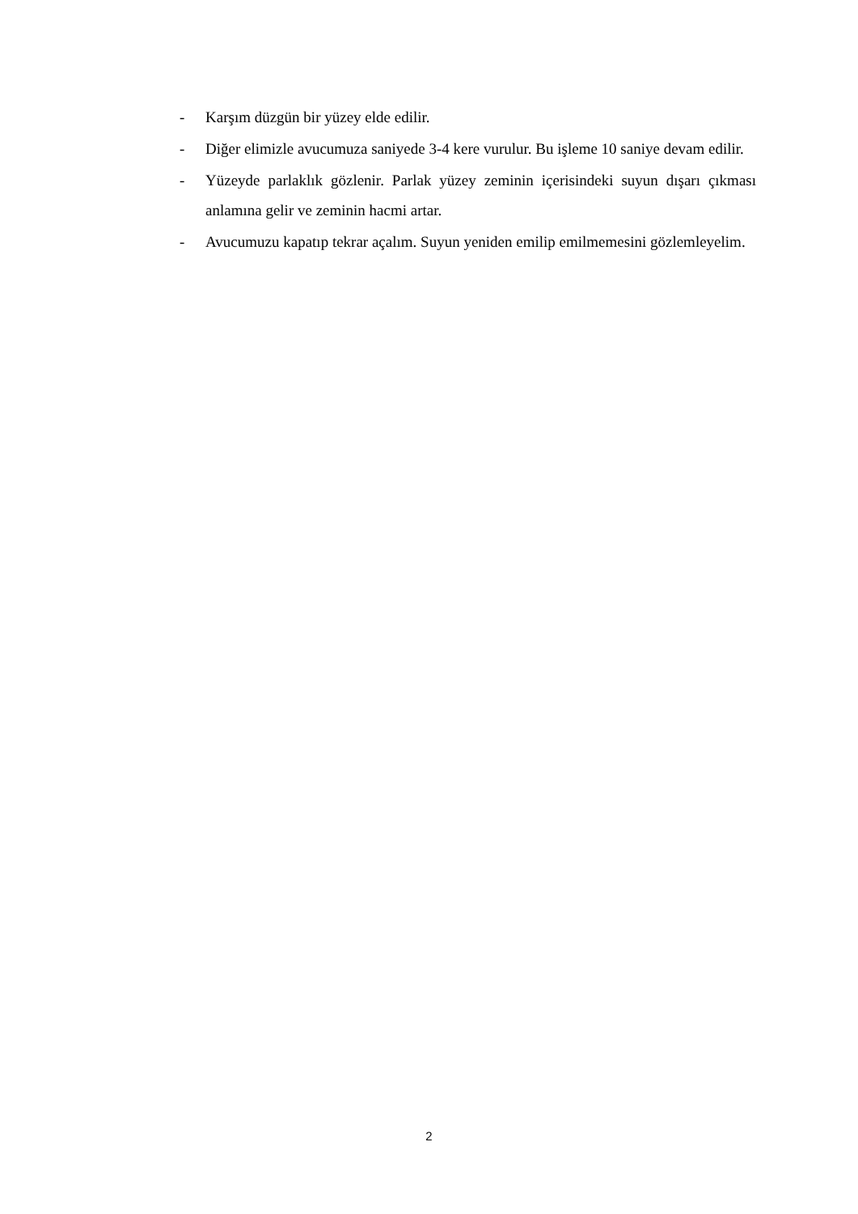- Karşım düzgün bir yüzey elde edilir.
- Diğer elimizle avucumuza saniyede 3-4 kere vurulur. Bu işleme 10 saniye devam edilir.
- Yüzeyde parlaklık gözlenir. Parlak yüzey zeminin içerisindeki suyun dışarı çıkması anlamına gelir ve zeminin hacmi artar.
- Avucumuzu kapatıp tekrar açalım. Suyun yeniden emilip emilmemesini gözlemleyelim.
2